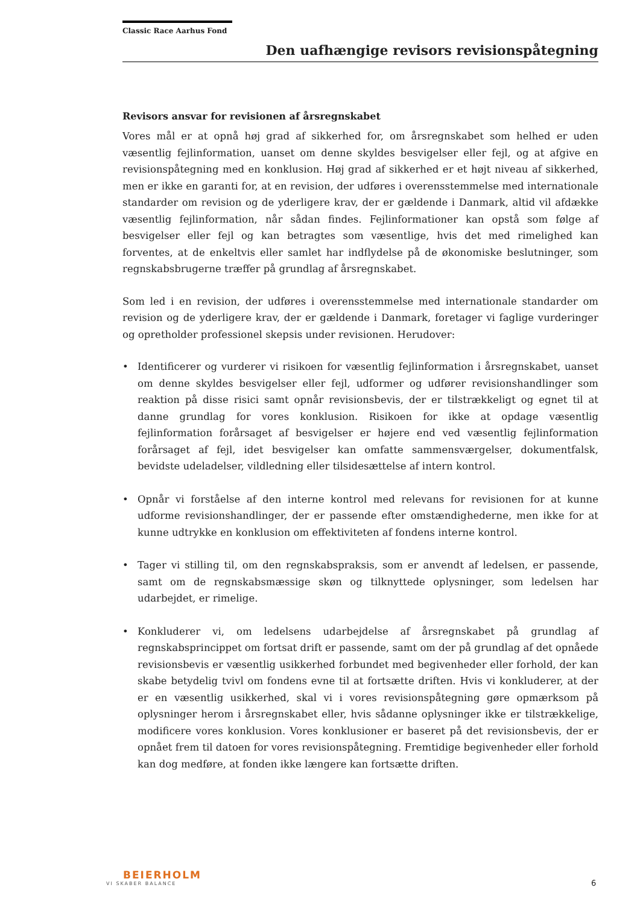Classic Race Aarhus Fond
Den uafhængige revisors revisionspåtegning
Revisors ansvar for revisionen af årsregnskabet
Vores mål er at opnå høj grad af sikkerhed for, om årsregnskabet som helhed er uden væsentlig fejlinformation, uanset om denne skyldes besvigelser eller fejl, og at afgive en revisionspåtegning med en konklusion. Høj grad af sikkerhed er et højt niveau af sikkerhed, men er ikke en garanti for, at en revision, der udføres i overensstemmelse med internationale standarder om revision og de yderligere krav, der er gældende i Danmark, altid vil afdække væsentlig fejlinformation, når sådan findes. Fejlinformationer kan opstå som følge af besvigelser eller fejl og kan betragtes som væsentlige, hvis det med rimelighed kan forventes, at de enkeltvis eller samlet har indflydelse på de økonomiske beslutninger, som regnskabsbrugerne træffer på grundlag af årsregnskabet.
Som led i en revision, der udføres i overensstemmelse med internationale standarder om revision og de yderligere krav, der er gældende i Danmark, foretager vi faglige vurderinger og opretholder professionel skepsis under revisionen. Herudover:
• Identificerer og vurderer vi risikoen for væsentlig fejlinformation i årsregnskabet, uanset om denne skyldes besvigelser eller fejl, udformer og udfører revisionshandlinger som reaktion på disse risici samt opnår revisionsbevis, der er tilstrækkeligt og egnet til at danne grundlag for vores konklusion. Risikoen for ikke at opdage væsentlig fejlinformation forårsaget af besvigelser er højere end ved væsentlig fejlinformation forårsaget af fejl, idet besvigelser kan omfatte sammensværgelser, dokumentfalsk, bevidste udeladelser, vildledning eller tilsidesættelse af intern kontrol.
• Opnår vi forståelse af den interne kontrol med relevans for revisionen for at kunne udforme revisionshandlinger, der er passende efter omstændighederne, men ikke for at kunne udtrykke en konklusion om effektiviteten af fondens interne kontrol.
• Tager vi stilling til, om den regnskabspraksis, som er anvendt af ledelsen, er passende, samt om de regnskabsmæssige skøn og tilknyttede oplysninger, som ledelsen har udarbejdet, er rimelige.
• Konkluderer vi, om ledelsens udarbejdelse af årsregnskabet på grundlag af regnskabsprincippet om fortsat drift er passende, samt om der på grundlag af det opnåede revisionsbevis er væsentlig usikkerhed forbundet med begivenheder eller forhold, der kan skabe betydelig tvivl om fondens evne til at fortsætte driften. Hvis vi konkluderer, at der er en væsentlig usikkerhed, skal vi i vores revisionspåtegning gøre opmærksom på oplysninger herom i årsregnskabet eller, hvis sådanne oplysninger ikke er tilstrækkelige, modificere vores konklusion. Vores konklusioner er baseret på det revisionsbevis, der er opnået frem til datoen for vores revisionspåtegning. Fremtidige begivenheder eller forhold kan dog medføre, at fonden ikke længere kan fortsætte driften.
BEIERHOLM
VI SKABER BALANCE
6